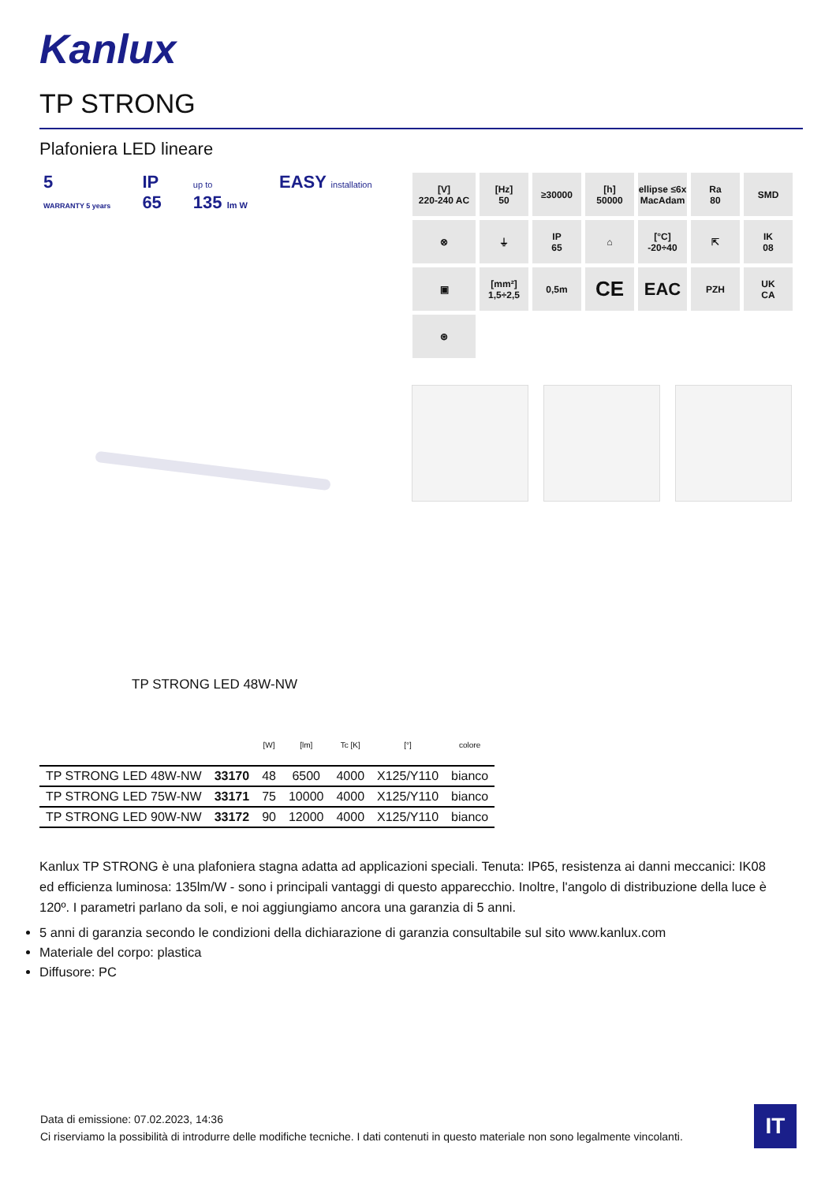Kanlux
TP STRONG
Plafoniera LED lineare
5
WARRANTY 5 years
IP
65
up to
135 lm W
EASY installation
[V]
220-240 AC
[Hz]
50
≥30000
[h]
50000
ellipse ≤6x MacAdam
Ra
80
SMD
⊗
⏚
IP
65
⌂
[°C]
-20÷40
⇱
IK
08
▣
[mm²]
1,5÷2,5
0,5m
CE
EAC
PZH
UK
CA
⊛
TP STRONG LED 48W-NW
| | | [W] | [lm] | Tc [K] | [°] | colore |
| --- | --- | --- | --- | --- | --- | --- |
| TP STRONG LED 48W-NW | 33170 | 48 | 6500 | 4000 | X125/Y110 | bianco |
| TP STRONG LED 75W-NW | 33171 | 75 | 10000 | 4000 | X125/Y110 | bianco |
| TP STRONG LED 90W-NW | 33172 | 90 | 12000 | 4000 | X125/Y110 | bianco |
Kanlux TP STRONG è una plafoniera stagna adatta ad applicazioni speciali. Tenuta: IP65, resistenza ai danni meccanici: IK08 ed efficienza luminosa: 135lm/W - sono i principali vantaggi di questo apparecchio. Inoltre, l'angolo di distribuzione della luce è 120º. I parametri parlano da soli, e noi aggiungiamo ancora una garanzia di 5 anni.
5 anni di garanzia secondo le condizioni della dichiarazione di garanzia consultabile sul sito www.kanlux.com
Materiale del corpo: plastica
Diffusore: PC
Data di emissione: 07.02.2023, 14:36
Ci riserviamo la possibilità di introdurre delle modifiche tecniche. I dati contenuti in questo materiale non sono legalmente vincolanti.
IT